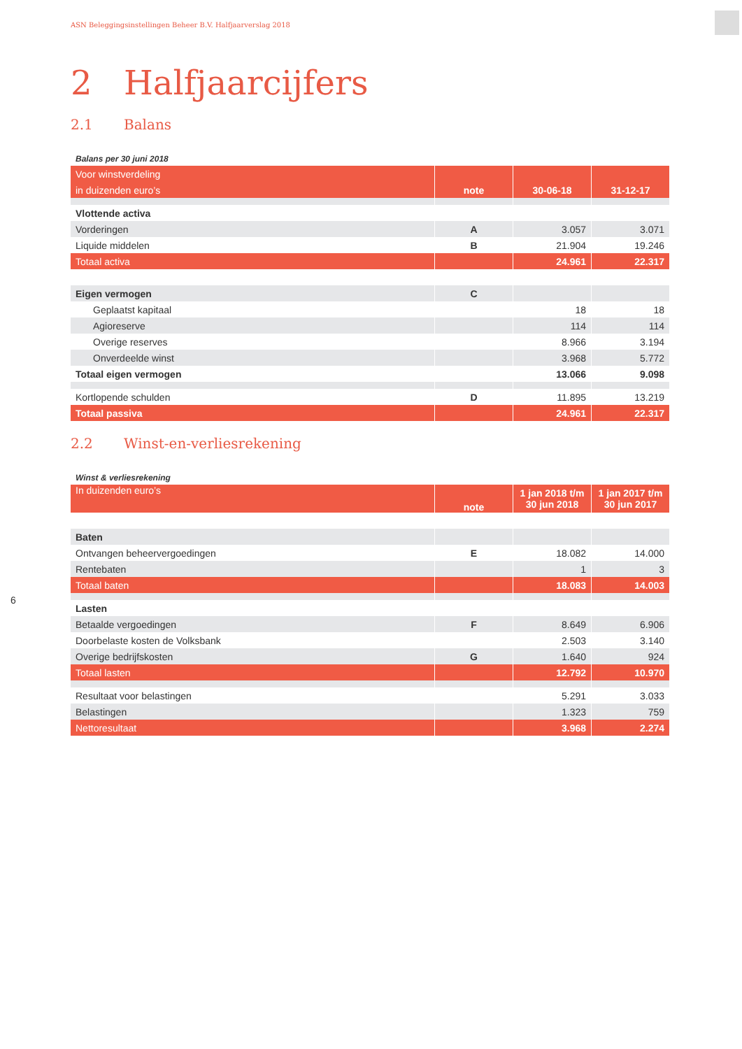ASN Beleggingsinstellingen Beheer B.V. Halfjaarverslag 2018
2 Halfjaarcijfers
2.1 Balans
Balans per 30 juni 2018
| Voor winstverdeling | | | |
| --- | --- | --- | --- |
| in duizenden euro’s | note | 30-06-18 | 31-12-17 |
| Vlottende activa | | | |
| Vorderingen | A | 3.057 | 3.071 |
| Liquide middelen | B | 21.904 | 19.246 |
| Totaal activa | | 24.961 | 22.317 |
| Eigen vermogen | C | | |
| Geplaatst kapitaal | | 18 | 18 |
| Agioreserve | | 114 | 114 |
| Overige reserves | | 8.966 | 3.194 |
| Onverdeelde winst | | 3.968 | 5.772 |
| Totaal eigen vermogen | | 13.066 | 9.098 |
| Kortlopende schulden | D | 11.895 | 13.219 |
| Totaal passiva | | 24.961 | 22.317 |
2.2 Winst-en-verliesrekening
Winst & verliesrekening
| In duizenden euro’s | note | 1 jan 2018 t/m 30 jun 2018 | 1 jan 2017 t/m 30 jun 2017 |
| --- | --- | --- | --- |
| Baten | | | |
| Ontvangen beheervergoedingen | E | 18.082 | 14.000 |
| Rentebaten | | 1 | 3 |
| Totaal baten | | 18.083 | 14.003 |
| Lasten | | | |
| Betaalde vergoedingen | F | 8.649 | 6.906 |
| Doorbelaste kosten de Volksbank | | 2.503 | 3.140 |
| Overige bedrijfskosten | G | 1.640 | 924 |
| Totaal lasten | | 12.792 | 10.970 |
| Resultaat voor belastingen | | 5.291 | 3.033 |
| Belastingen | | 1.323 | 759 |
| Nettoresultaat | | 3.968 | 2.274 |
6